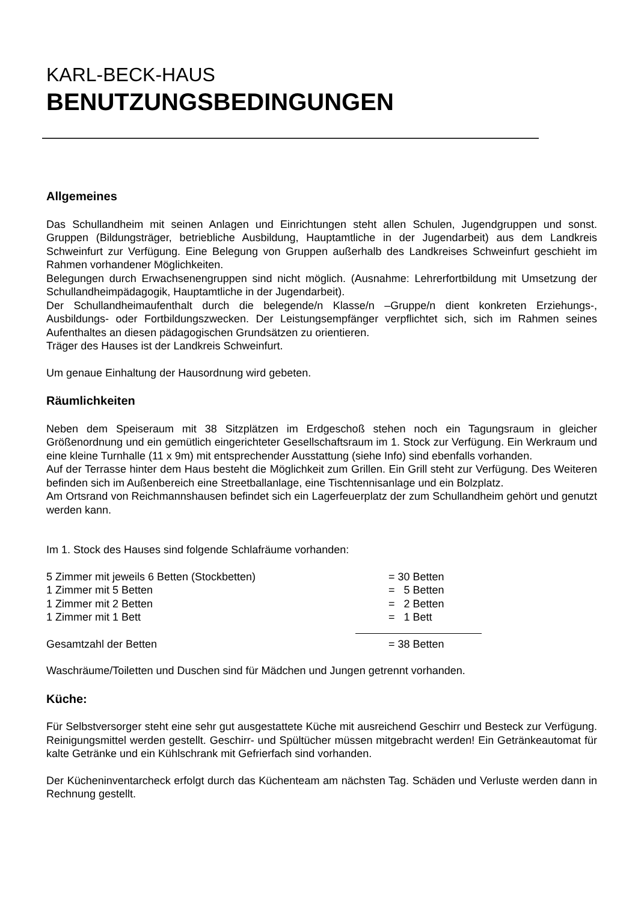KARL-BECK-HAUS
BENUTZUNGSBEDINGUNGEN
Allgemeines
Das Schullandheim mit seinen Anlagen und Einrichtungen steht allen Schulen, Jugendgruppen und sonst. Gruppen (Bildungsträger, betriebliche Ausbildung, Hauptamtliche in der Jugendarbeit) aus dem Landkreis Schweinfurt zur Verfügung. Eine Belegung von Gruppen außerhalb des Landkreises Schweinfurt geschieht im Rahmen vorhandener Möglichkeiten.
Belegungen durch Erwachsenengruppen sind nicht möglich. (Ausnahme: Lehrerfortbildung mit Umsetzung der Schullandheimpädagogik, Hauptamtliche in der Jugendarbeit).
Der Schullandheimaufenthalt durch die belegende/n Klasse/n –Gruppe/n dient konkreten Erziehungs-, Ausbildungs- oder Fortbildungszwecken. Der Leistungsempfänger verpflichtet sich, sich im Rahmen seines Aufenthaltes an diesen pädagogischen Grundsätzen zu orientieren.
Träger des Hauses ist der Landkreis Schweinfurt.
Um genaue Einhaltung der Hausordnung wird gebeten.
Räumlichkeiten
Neben dem Speiseraum mit 38 Sitzplätzen im Erdgeschoß stehen noch ein Tagungsraum in gleicher Größenordnung und ein gemütlich eingerichteter Gesellschaftsraum im 1. Stock zur Verfügung. Ein Werkraum und eine kleine Turnhalle (11 x 9m) mit entsprechender Ausstattung (siehe Info) sind ebenfalls vorhanden.
Auf der Terrasse hinter dem Haus besteht die Möglichkeit zum Grillen. Ein Grill steht zur Verfügung. Des Weiteren befinden sich im Außenbereich eine Streetballanlage, eine Tischtennisanlage und ein Bolzplatz.
Am Ortsrand von Reichmannshausen befindet sich ein Lagerfeuerplatz der zum Schullandheim gehört und genutzt werden kann.
Im 1. Stock des Hauses sind folgende Schlafräume vorhanden:
| 5 Zimmer mit jeweils 6 Betten (Stockbetten) | = 30 Betten |
| 1 Zimmer mit 5 Betten | = 5 Betten |
| 1 Zimmer mit 2 Betten | = 2 Betten |
| 1 Zimmer mit 1 Bett | = 1 Bett |
| Gesamtzahl der Betten | = 38 Betten |
Waschräume/Toiletten und Duschen sind für Mädchen und Jungen getrennt vorhanden.
Küche:
Für Selbstversorger steht eine sehr gut ausgestattete Küche mit ausreichend Geschirr und Besteck zur Verfügung. Reinigungsmittel werden gestellt. Geschirr- und Spültücher müssen mitgebracht werden! Ein Getränkeautomat für kalte Getränke und ein Kühlschrank mit Gefrierfach sind vorhanden.
Der Kücheninventarcheck erfolgt durch das Küchenteam am nächsten Tag. Schäden und Verluste werden dann in Rechnung gestellt.